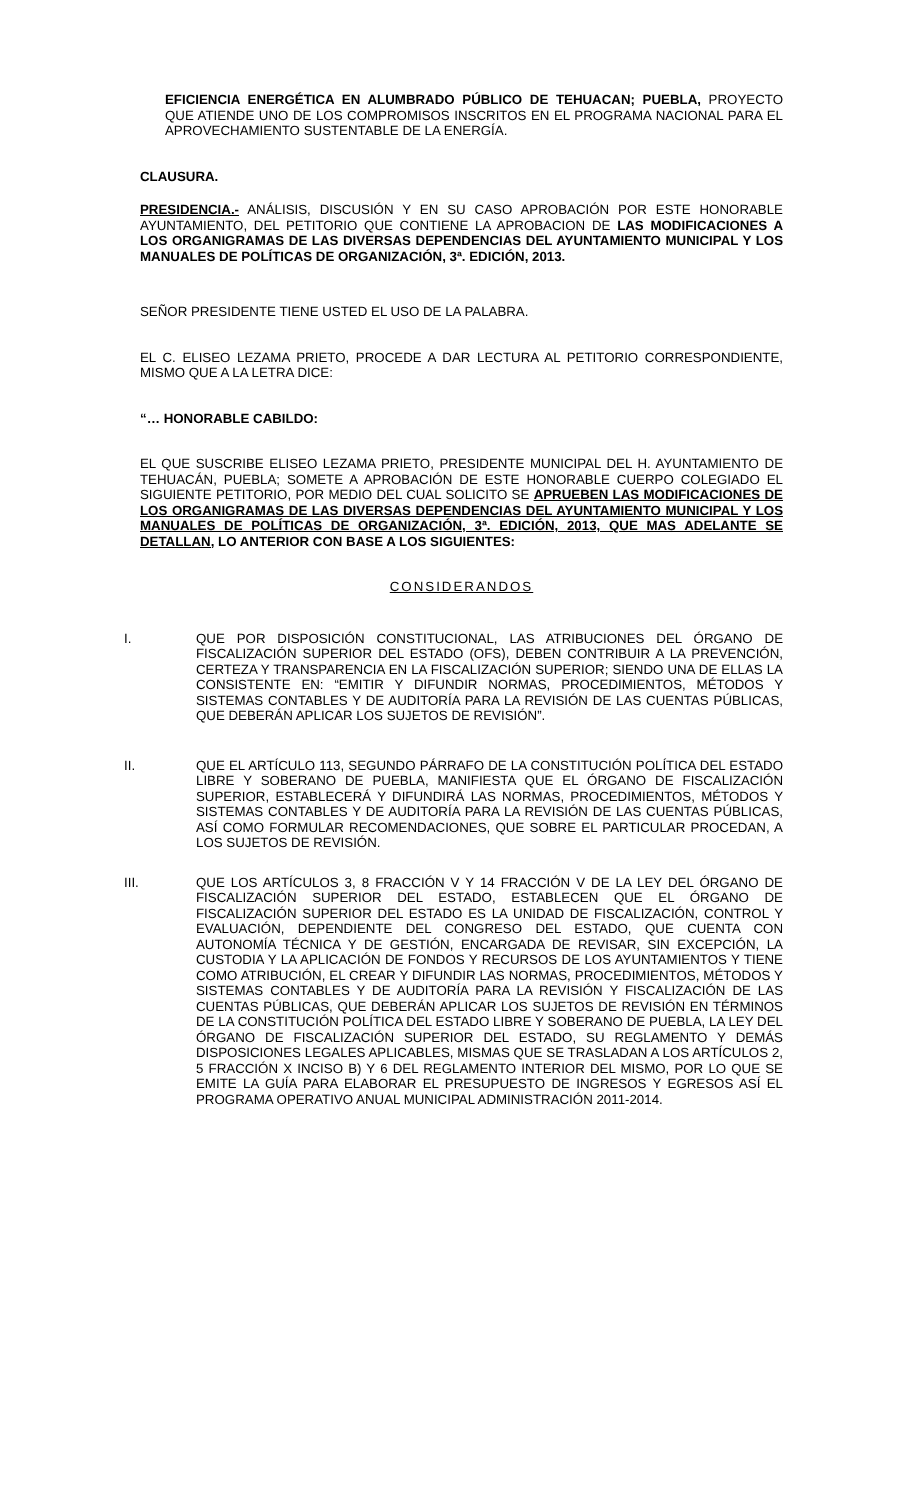EFICIENCIA ENERGÉTICA EN ALUMBRADO PÚBLICO DE TEHUACAN; PUEBLA, PROYECTO QUE ATIENDE UNO DE LOS COMPROMISOS INSCRITOS EN EL PROGRAMA NACIONAL PARA EL APROVECHAMIENTO SUSTENTABLE DE LA ENERGÍA.
CLAUSURA.
PRESIDENCIA.- ANÁLISIS, DISCUSIÓN Y EN SU CASO APROBACIÓN POR ESTE HONORABLE AYUNTAMIENTO, DEL PETITORIO QUE CONTIENE LA APROBACION DE LAS MODIFICACIONES A LOS ORGANIGRAMAS DE LAS DIVERSAS DEPENDENCIAS DEL AYUNTAMIENTO MUNICIPAL Y LOS MANUALES DE POLÍTICAS DE ORGANIZACIÓN, 3ª. EDICIÓN, 2013.
SEÑOR PRESIDENTE TIENE USTED EL USO DE LA PALABRA.
EL C. ELISEO LEZAMA PRIETO, PROCEDE A DAR LECTURA AL PETITORIO CORRESPONDIENTE, MISMO QUE A LA LETRA DICE:
“… HONORABLE CABILDO:
EL QUE SUSCRIBE ELISEO LEZAMA PRIETO, PRESIDENTE MUNICIPAL DEL H. AYUNTAMIENTO DE TEHUACÁN, PUEBLA; SOMETE A APROBACIÓN DE ESTE HONORABLE CUERPO COLEGIADO EL SIGUIENTE PETITORIO, POR MEDIO DEL CUAL SOLICITO SE APRUEBEN LAS MODIFICACIONES DE LOS ORGANIGRAMAS DE LAS DIVERSAS DEPENDENCIAS DEL AYUNTAMIENTO MUNICIPAL Y LOS MANUALES DE POLÍTICAS DE ORGANIZACIÓN, 3ª. EDICIÓN, 2013, QUE MAS ADELANTE SE DETALLAN, LO ANTERIOR CON BASE A LOS SIGUIENTES:
CONSIDERANDOS
I. QUE POR DISPOSICIÓN CONSTITUCIONAL, LAS ATRIBUCIONES DEL ÓRGANO DE FISCALIZACIÓN SUPERIOR DEL ESTADO (OFS), DEBEN CONTRIBUIR A LA PREVENCIÓN, CERTEZA Y TRANSPARENCIA EN LA FISCALIZACIÓN SUPERIOR; SIENDO UNA DE ELLAS LA CONSISTENTE EN: “EMITIR Y DIFUNDIR NORMAS, PROCEDIMIENTOS, MÉTODOS Y SISTEMAS CONTABLES Y DE AUDITORÍA PARA LA REVISIÓN DE LAS CUENTAS PÚBLICAS, QUE DEBERÁN APLICAR LOS SUJETOS DE REVISIÓN”.
II. QUE EL ARTÍCULO 113, SEGUNDO PÁRRAFO DE LA CONSTITUCIÓN POLÍTICA DEL ESTADO LIBRE Y SOBERANO DE PUEBLA, MANIFIESTA QUE EL ÓRGANO DE FISCALIZACIÓN SUPERIOR, ESTABLECERÁ Y DIFUNDIRÁ LAS NORMAS, PROCEDIMIENTOS, MÉTODOS Y SISTEMAS CONTABLES Y DE AUDITORÍA PARA LA REVISIÓN DE LAS CUENTAS PÚBLICAS, ASÍ COMO FORMULAR RECOMENDACIONES, QUE SOBRE EL PARTICULAR PROCEDAN, A LOS SUJETOS DE REVISIÓN.
III. QUE LOS ARTÍCULOS 3, 8 FRACCIÓN V Y 14 FRACCIÓN V DE LA LEY DEL ÓRGANO DE FISCALIZACIÓN SUPERIOR DEL ESTADO, ESTABLECEN QUE EL ÓRGANO DE FISCALIZACIÓN SUPERIOR DEL ESTADO ES LA UNIDAD DE FISCALIZACIÓN, CONTROL Y EVALUACIÓN, DEPENDIENTE DEL CONGRESO DEL ESTADO, QUE CUENTA CON AUTONOMÍA TÉCNICA Y DE GESTIÓN, ENCARGADA DE REVISAR, SIN EXCEPCIÓN, LA CUSTODIA Y LA APLICACIÓN DE FONDOS Y RECURSOS DE LOS AYUNTAMIENTOS Y TIENE COMO ATRIBUCIÓN, EL CREAR Y DIFUNDIR LAS NORMAS, PROCEDIMIENTOS, MÉTODOS Y SISTEMAS CONTABLES Y DE AUDITORÍA PARA LA REVISIÓN Y FISCALIZACIÓN DE LAS CUENTAS PÚBLICAS, QUE DEBERÁN APLICAR LOS SUJETOS DE REVISIÓN EN TÉRMINOS DE LA CONSTITUCIÓN POLÍTICA DEL ESTADO LIBRE Y SOBERANO DE PUEBLA, LA LEY DEL ÓRGANO DE FISCALIZACIÓN SUPERIOR DEL ESTADO, SU REGLAMENTO Y DEMÁS DISPOSICIONES LEGALES APLICABLES, MISMAS QUE SE TRASLADAN A LOS ARTÍCULOS 2, 5 FRACCIÓN X INCISO B) Y 6 DEL REGLAMENTO INTERIOR DEL MISMO, POR LO QUE SE EMITE LA GUÍA PARA ELABORAR EL PRESUPUESTO DE INGRESOS Y EGRESOS ASÍ EL PROGRAMA OPERATIVO ANUAL MUNICIPAL ADMINISTRACIÓN 2011-2014.